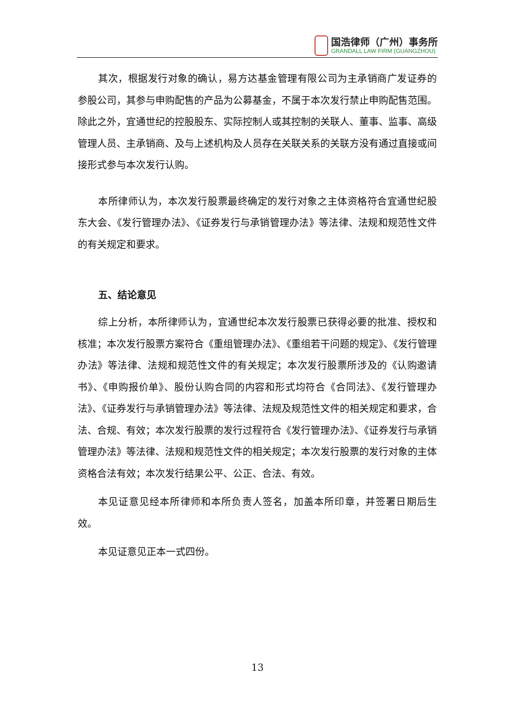国浩律师（广州）事务所
GRANDALL LAW FIRM (GUANGZHOU)
其次，根据发行对象的确认，易方达基金管理有限公司为主承销商广发证券的参股公司，其参与申购配售的产品为公募基金，不属于本次发行禁止申购配售范围。除此之外，宜通世纪的控股股东、实际控制人或其控制的关联人、董事、监事、高级管理人员、主承销商、及与上述机构及人员存在关联关系的关联方没有通过直接或间接形式参与本次发行认购。
本所律师认为，本次发行股票最终确定的发行对象之主体资格符合宜通世纪股东大会、《发行管理办法》、《证券发行与承销管理办法》等法律、法规和规范性文件的有关规定和要求。
五、结论意见
综上分析，本所律师认为，宜通世纪本次发行股票已获得必要的批准、授权和核准；本次发行股票方案符合《重组管理办法》、《重组若干问题的规定》、《发行管理办法》等法律、法规和规范性文件的有关规定；本次发行股票所涉及的《认购邀请书》、《申购报价单》、股份认购合同的内容和形式均符合《合同法》、《发行管理办法》、《证券发行与承销管理办法》等法律、法规及规范性文件的相关规定和要求，合法、合规、有效；本次发行股票的发行过程符合《发行管理办法》、《证券发行与承销管理办法》等法律、法规和规范性文件的相关规定；本次发行股票的发行对象的主体资格合法有效；本次发行结果公平、公正、合法、有效。
本见证意见经本所律师和本所负责人签名，加盖本所印章，并签署日期后生效。
本见证意见正本一式四份。
13